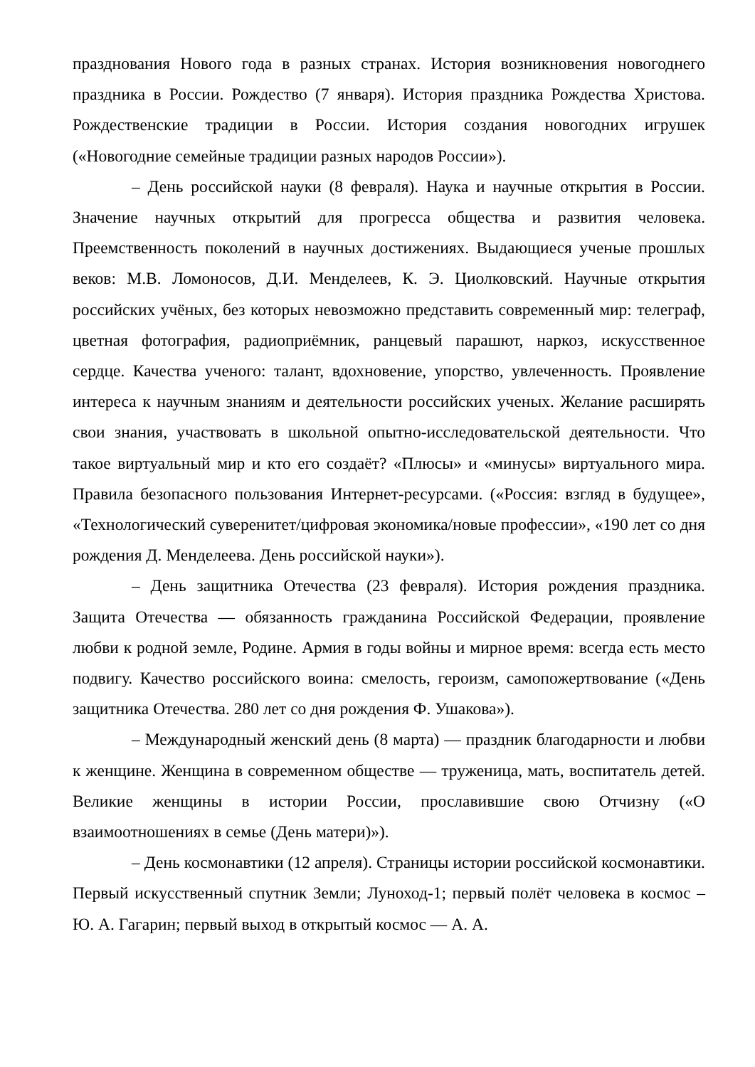празднования Нового года в разных странах. История возникновения новогоднего праздника в России. Рождество (7 января). История праздника Рождества Христова. Рождественские традиции в России. История создания новогодних игрушек («Новогодние семейные традиции разных народов России»).
– День российской науки (8 февраля). Наука и научные открытия в России. Значение научных открытий для прогресса общества и развития человека. Преемственность поколений в научных достижениях. Выдающиеся ученые прошлых веков: М.В. Ломоносов, Д.И. Менделеев, К. Э. Циолковский. Научные открытия российских учёных, без которых невозможно представить современный мир: телеграф, цветная фотография, радиоприёмник, ранцевый парашют, наркоз, искусственное сердце. Качества ученого: талант, вдохновение, упорство, увлеченность. Проявление интереса к научным знаниям и деятельности российских ученых. Желание расширять свои знания, участвовать в школьной опытно-исследовательской деятельности. Что такое виртуальный мир и кто его создаёт? «Плюсы» и «минусы» виртуального мира. Правила безопасного пользования Интернет-ресурсами. («Россия: взгляд в будущее», «Технологический суверенитет/цифровая экономика/новые профессии», «190 лет со дня рождения Д. Менделеева. День российской науки»).
– День защитника Отечества (23 февраля). История рождения праздника. Защита Отечества — обязанность гражданина Российской Федерации, проявление любви к родной земле, Родине. Армия в годы войны и мирное время: всегда есть место подвигу. Качество российского воина: смелость, героизм, самопожертвование («День защитника Отечества. 280 лет со дня рождения Ф. Ушакова»).
– Международный женский день (8 марта) — праздник благодарности и любви к женщине. Женщина в современном обществе — труженица, мать, воспитатель детей. Великие женщины в истории России, прославившие свою Отчизну («О взаимоотношениях в семье (День матери)»).
– День космонавтики (12 апреля). Страницы истории российской космонавтики. Первый искусственный спутник Земли; Луноход-1; первый полёт человека в космос – Ю. А. Гагарин; первый выход в открытый космос — А. А.